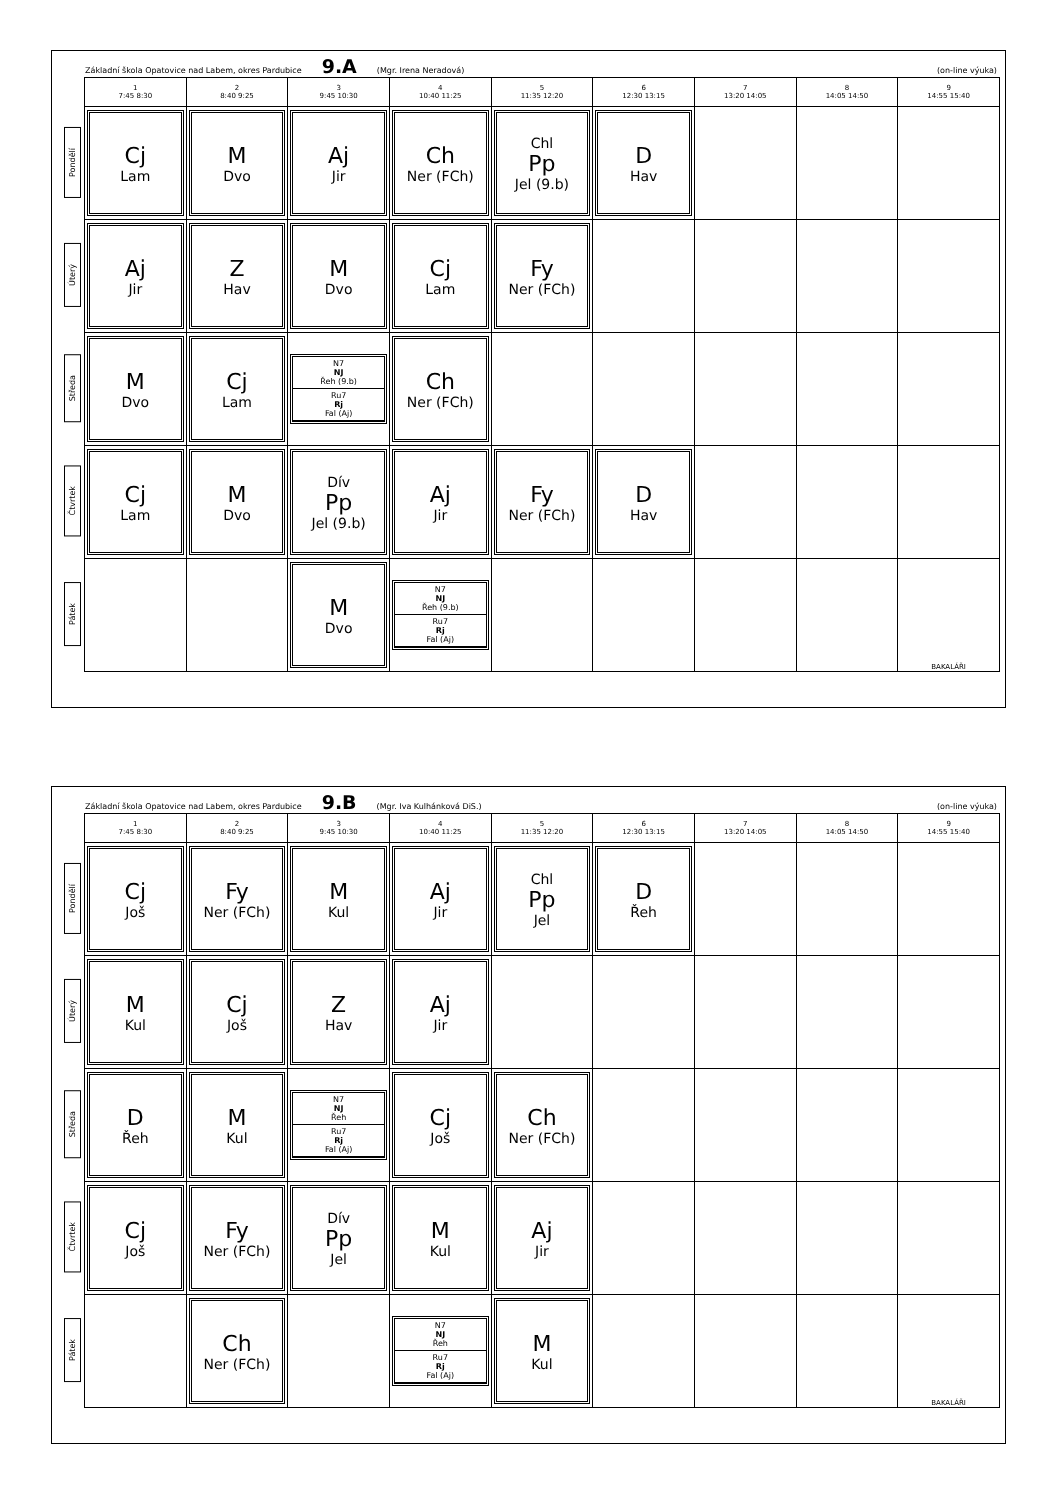Základní škola Opatovice nad Labem, okres Pardubice 9.A (Mgr. Irena Neradová) (on-line výuka)
| | 1 7:45 8:30 | 2 8:40 9:25 | 3 9:45 10:30 | 4 10:40 11:25 | 5 11:35 12:20 | 6 12:30 13:15 | 7 13:20 14:05 | 8 14:05 14:50 | 9 14:55 15:40 |
| --- | --- | --- | --- | --- | --- | --- | --- | --- | --- |
| Pondělí | Cj Lam | M Dvo | Aj Jir | Ch Ner (FCh) | Chl Pp Jel (9.b) | D Hav | | | |
| Úterý | Aj Jir | Z Hav | M Dvo | Cj Lam | Fy Ner (FCh) | | | | |
| Středa | M Dvo | Cj Lam | N7 NJ Řeh (9.b) Ru7 Rj Fal (Aj) | Ch Ner (FCh) | | | | | |
| Čtvrtek | Cj Lam | M Dvo | Dív Pp Jel (9.b) | Aj Jir | Fy Ner (FCh) | D Hav | | | |
| Pátek | | | M Dvo | N7 NJ Řeh (9.b) Ru7 Rj Fal (Aj) | | | | | BAKALÁŘI |
Základní škola Opatovice nad Labem, okres Pardubice 9.B (Mgr. Iva Kulhánková DiS.) (on-line výuka)
| | 1 7:45 8:30 | 2 8:40 9:25 | 3 9:45 10:30 | 4 10:40 11:25 | 5 11:35 12:20 | 6 12:30 13:15 | 7 13:20 14:05 | 8 14:05 14:50 | 9 14:55 15:40 |
| --- | --- | --- | --- | --- | --- | --- | --- | --- | --- |
| Pondělí | Cj Još | Fy Ner (FCh) | M Kul | Aj Jir | Chl Pp Jel | D Řeh | | | |
| Úterý | M Kul | Cj Još | Z Hav | Aj Jir | | | | | |
| Středa | D Řeh | M Kul | N7 NJ Řeh Ru7 Rj Fal (Aj) | Cj Još | Ch Ner (FCh) | | | | |
| Čtvrtek | Cj Još | Fy Ner (FCh) | Dív Pp Jel | M Kul | Aj Jir | | | | |
| Pátek | | Ch Ner (FCh) | | N7 NJ Řeh Ru7 Rj Fal (Aj) | M Kul | | | | BAKALÁŘI |